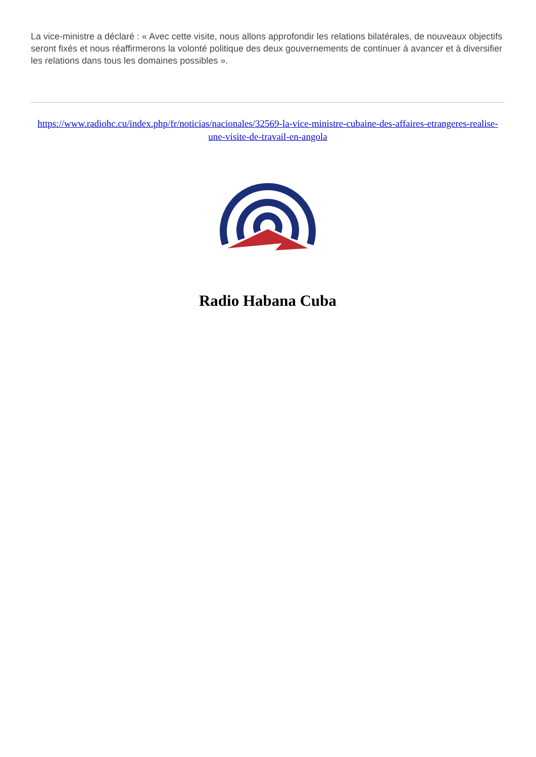La vice-ministre a déclaré : « Avec cette visite, nous allons approfondir les relations bilatérales, de nouveaux objectifs seront fixés et nous réaffirmerons la volonté politique des deux gouvernements de continuer à avancer et à diversifier les relations dans tous les domaines possibles ».
https://www.radiohc.cu/index.php/fr/noticias/nacionales/32569-la-vice-ministre-cubaine-des-affaires-etrangeres-realise-une-visite-de-travail-en-angola
Radio Habana Cuba